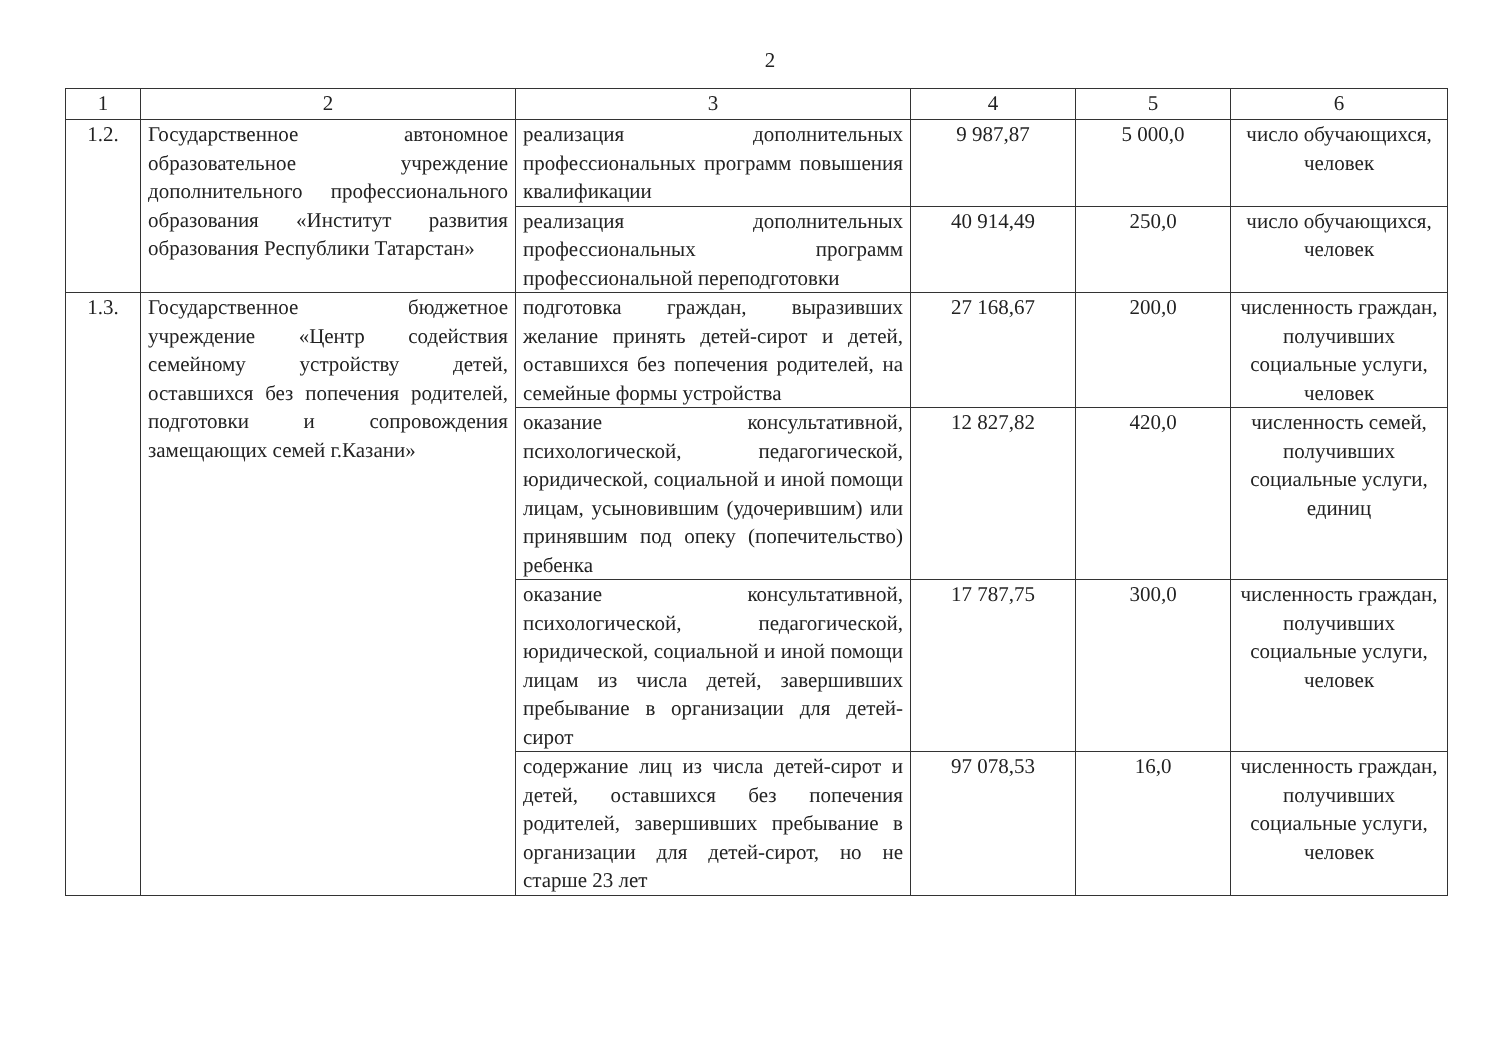2
| 1 | 2 | 3 | 4 | 5 | 6 |
| --- | --- | --- | --- | --- | --- |
| 1.2. | Государственное автономное образовательное учреждение дополнительного профессионального образования «Институт развития образования Республики Татарстан» | реализация дополнительных профессиональных программ повышения квалификации | 9 987,87 | 5 000,0 | число обучающихся, человек |
| | | реализация дополнительных профессиональных программ профессиональной переподготовки | 40 914,49 | 250,0 | число обучающихся, человек |
| 1.3. | Государственное бюджетное учреждение «Центр содействия семейному устройству детей, оставшихся без попечения родителей, подготовки и сопровождения замещающих семей г.Казани» | подготовка граждан, выразивших желание принять детей-сирот и детей, оставшихся без попечения родителей, на семейные формы устройства | 27 168,67 | 200,0 | численность граждан, получивших социальные услуги, человек |
| | | оказание консультативной, психологической, педагогической, юридической, социальной и иной помощи лицам, усыновившим (удочерившим) или принявшим под опеку (попечительство) ребенка | 12 827,82 | 420,0 | численность семей, получивших социальные услуги, единиц |
| | | оказание консультативной, психологической, педагогической, юридической, социальной и иной помощи лицам из числа детей, завершивших пребывание в организации для детей-сирот | 17 787,75 | 300,0 | численность граждан, получивших социальные услуги, человек |
| | | содержание лиц из числа детей-сирот и детей, оставшихся без попечения родителей, завершивших пребывание в организации для детей-сирот, но не старше 23 лет | 97 078,53 | 16,0 | численность граждан, получивших социальные услуги, человек |